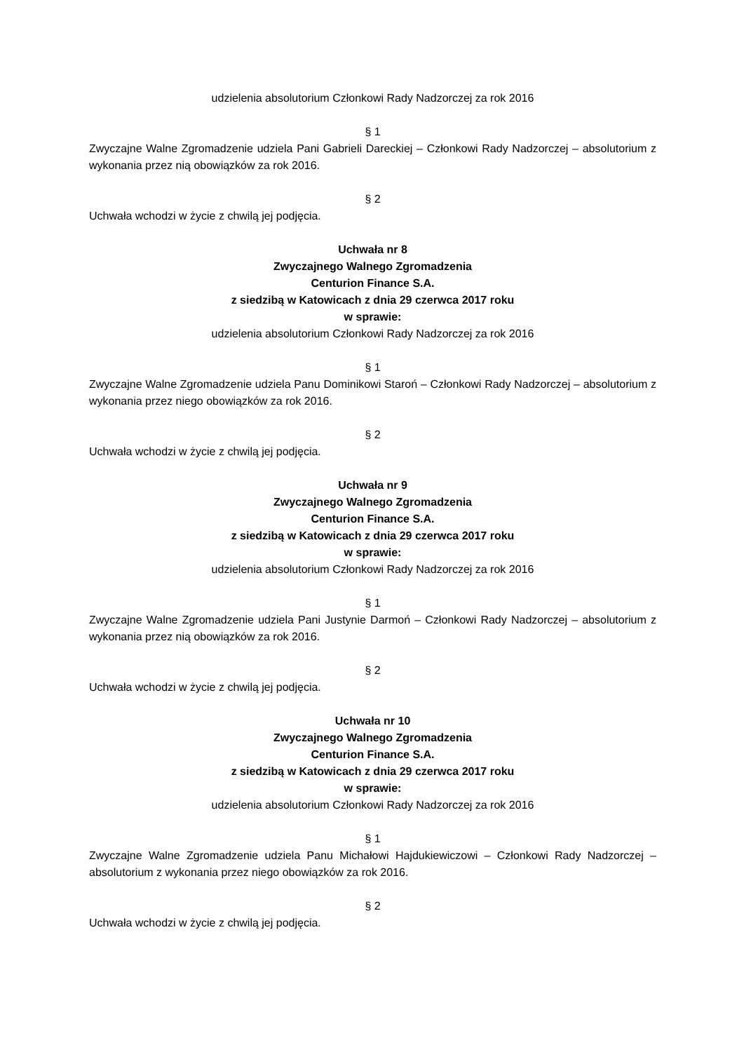udzielenia absolutorium Członkowi Rady Nadzorczej za rok 2016
§ 1
Zwyczajne Walne Zgromadzenie udziela Pani Gabrieli Dareckiej – Członkowi Rady Nadzorczej – absolutorium z wykonania przez nią obowiązków za rok 2016.
§ 2
Uchwała wchodzi w życie z chwilą jej podjęcia.
Uchwała nr 8
Zwyczajnego Walnego Zgromadzenia
Centurion Finance S.A.
z siedzibą w Katowicach z dnia 29 czerwca 2017 roku
w sprawie:
udzielenia absolutorium Członkowi Rady Nadzorczej za rok 2016
§ 1
Zwyczajne Walne Zgromadzenie udziela Panu Dominikowi Staroń – Członkowi Rady Nadzorczej – absolutorium z wykonania przez niego obowiązków za rok 2016.
§ 2
Uchwała wchodzi w życie z chwilą jej podjęcia.
Uchwała nr 9
Zwyczajnego Walnego Zgromadzenia
Centurion Finance S.A.
z siedzibą w Katowicach z dnia 29 czerwca 2017 roku
w sprawie:
udzielenia absolutorium Członkowi Rady Nadzorczej za rok 2016
§ 1
Zwyczajne Walne Zgromadzenie udziela Pani Justynie Darmoń – Członkowi Rady Nadzorczej – absolutorium z wykonania przez nią obowiązków za rok 2016.
§ 2
Uchwała wchodzi w życie z chwilą jej podjęcia.
Uchwała nr 10
Zwyczajnego Walnego Zgromadzenia
Centurion Finance S.A.
z siedzibą w Katowicach z dnia 29 czerwca 2017 roku
w sprawie:
udzielenia absolutorium Członkowi Rady Nadzorczej za rok 2016
§ 1
Zwyczajne Walne Zgromadzenie udziela Panu Michałowi Hajdukiewiczowi – Członkowi Rady Nadzorczej – absolutorium z wykonania przez niego obowiązków za rok 2016.
§ 2
Uchwała wchodzi w życie z chwilą jej podjęcia.